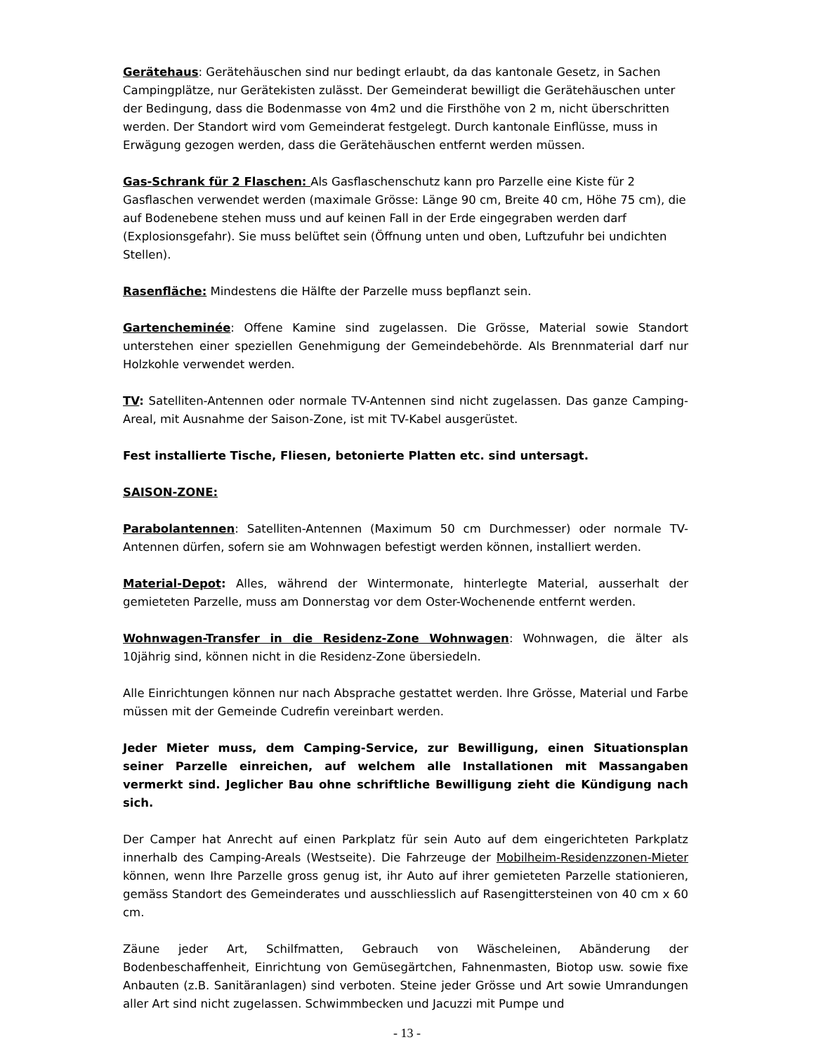Gerätehaus: Gerätehäuschen sind nur bedingt erlaubt, da das kantonale Gesetz, in Sachen Campingplätze, nur Gerätekisten zulässt. Der Gemeinderat bewilligt die Gerätehäuschen unter der Bedingung, dass die Bodenmasse von 4m2 und die Firsthöhe von 2 m, nicht überschritten werden. Der Standort wird vom Gemeinderat festgelegt. Durch kantonale Einflüsse, muss in Erwägung gezogen werden, dass die Gerätehäuschen entfernt werden müssen.
Gas-Schrank für 2 Flaschen: Als Gasflaschenschutz kann pro Parzelle eine Kiste für 2 Gasflaschen verwendet werden (maximale Grösse: Länge 90 cm, Breite 40 cm, Höhe 75 cm), die auf Bodenebene stehen muss und auf keinen Fall in der Erde eingegraben werden darf (Explosionsgefahr). Sie muss belüftet sein (Öffnung unten und oben, Luftzufuhr bei undichten Stellen).
Rasenfläche: Mindestens die Hälfte der Parzelle muss bepflanzt sein.
Gartencheminée: Offene Kamine sind zugelassen. Die Grösse, Material sowie Standort unterstehen einer speziellen Genehmigung der Gemeindebehörde. Als Brennmaterial darf nur Holzkohle verwendet werden.
TV: Satelliten-Antennen oder normale TV-Antennen sind nicht zugelassen. Das ganze Camping-Areal, mit Ausnahme der Saison-Zone, ist mit TV-Kabel ausgerüstet.
Fest installierte Tische, Fliesen, betonierte Platten etc. sind untersagt.
SAISON-ZONE:
Parabolantennen: Satelliten-Antennen (Maximum 50 cm Durchmesser) oder normale TV-Antennen dürfen, sofern sie am Wohnwagen befestigt werden können, installiert werden.
Material-Depot: Alles, während der Wintermonate, hinterlegte Material, ausserhalt der gemieteten Parzelle, muss am Donnerstag vor dem Oster-Wochenende entfernt werden.
Wohnwagen-Transfer in die Residenz-Zone Wohnwagen: Wohnwagen, die älter als 10jährig sind, können nicht in die Residenz-Zone übersiedeln.
Alle Einrichtungen können nur nach Absprache gestattet werden. Ihre Grösse, Material und Farbe müssen mit der Gemeinde Cudrefin vereinbart werden.
Jeder Mieter muss, dem Camping-Service, zur Bewilligung, einen Situationsplan seiner Parzelle einreichen, auf welchem alle Installationen mit Massangaben vermerkt sind. Jeglicher Bau ohne schriftliche Bewilligung zieht die Kündigung nach sich.
Der Camper hat Anrecht auf einen Parkplatz für sein Auto auf dem eingerichteten Parkplatz innerhalb des Camping-Areals (Westseite). Die Fahrzeuge der Mobilheim-Residenzzonen-Mieter können, wenn Ihre Parzelle gross genug ist, ihr Auto auf ihrer gemieteten Parzelle stationieren, gemäss Standort des Gemeinderates und ausschliesslich auf Rasengittersteinen von 40 cm x 60 cm.
Zäune jeder Art, Schilfmatten, Gebrauch von Wäscheleinen, Abänderung der Bodenbeschaffenheit, Einrichtung von Gemüsegärtchen, Fahnenmasten, Biotop usw. sowie fixe Anbauten (z.B. Sanitäranlagen) sind verboten. Steine jeder Grösse und Art sowie Umrandungen aller Art sind nicht zugelassen. Schwimmbecken und Jacuzzi mit Pumpe und
- 13 -